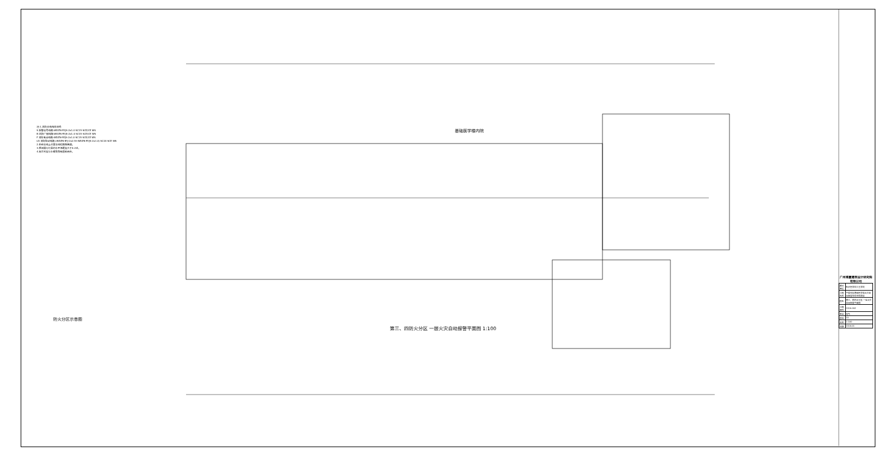注:1.消防支线线缆说明:
S 报警信号线路:WDZN-RYJS-2x1.0 SC15 SCE/CE WS
B 消防广播线路:WDZN-RYJS-2x1.0 SC15 SCE/CE WS
F 消防电话线路:WDZN-RYJS-2x1.0 SC15 SCE/CE WS
LD 消防联动线路:(WDZN-BYJ-2x2.5+WDZN-RYJS-2x1.0) SC20 SCE WS
2.系统总线上设置总线短路隔离器。
3.探测器与灯具的水平净距应大于0.2米。
4.施工时应与水暖及强电图纸结合。
基础医学楼内院
防火分区示意图
第三、四防火分区 一层火灾自动报警平面图 1:100
广州博厦建筑设计研究院
有限公司
| 建设单位 | 新乡医学院三全学院 |
| 工程名称 | 平原校区基础医学楼火灾自动报警系统采购项目 |
| 图名 | 第三、四防火分区 一层火灾自动报警平面图 |
| 工程编号 | 2019-002 |
| 专业 | 电气 |
| 图号 | 10 |
| 比例 | 1:100 |
| 日期 | 2019.01 |